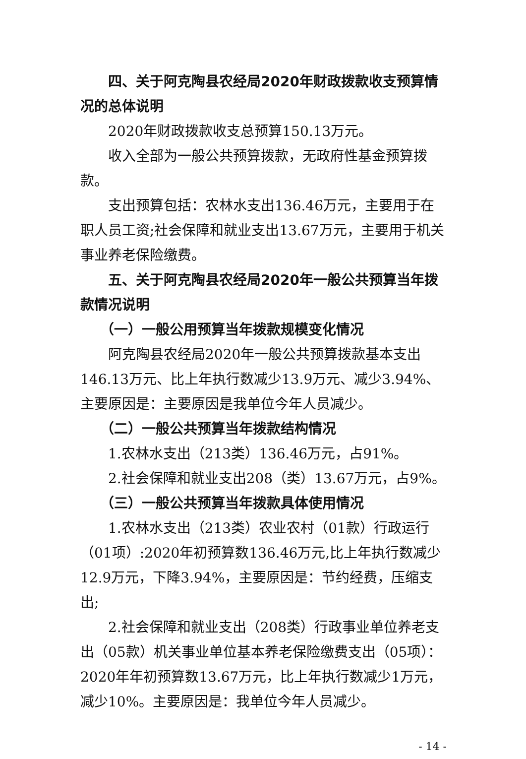四、关于阿克陶县农经局2020年财政拨款收支预算情况的总体说明
2020年财政拨款收支总预算150.13万元。
收入全部为一般公共预算拨款，无政府性基金预算拨款。
支出预算包括：农林水支出136.46万元，主要用于在职人员工资;社会保障和就业支出13.67万元，主要用于机关事业养老保险缴费。
五、关于阿克陶县农经局2020年一般公共预算当年拨款情况说明
（一）一般公用预算当年拨款规模变化情况
阿克陶县农经局2020年一般公共预算拨款基本支出146.13万元、比上年执行数减少13.9万元、减少3.94%、主要原因是：主要原因是我单位今年人员减少。
（二）一般公共预算当年拨款结构情况
1.农林水支出（213类）136.46万元，占91%。
2.社会保障和就业支出208（类）13.67万元，占9%。
（三）一般公共预算当年拨款具体使用情况
1.农林水支出（213类）农业农村（01款）行政运行（01项）:2020年初预算数136.46万元,比上年执行数减少12.9万元，下降3.94%，主要原因是：节约经费，压缩支出;
2.社会保障和就业支出（208类）行政事业单位养老支出（05款）机关事业单位基本养老保险缴费支出（05项）：2020年年初预算数13.67万元，比上年执行数减少1万元，减少10%。主要原因是：我单位今年人员减少。
- 14 -